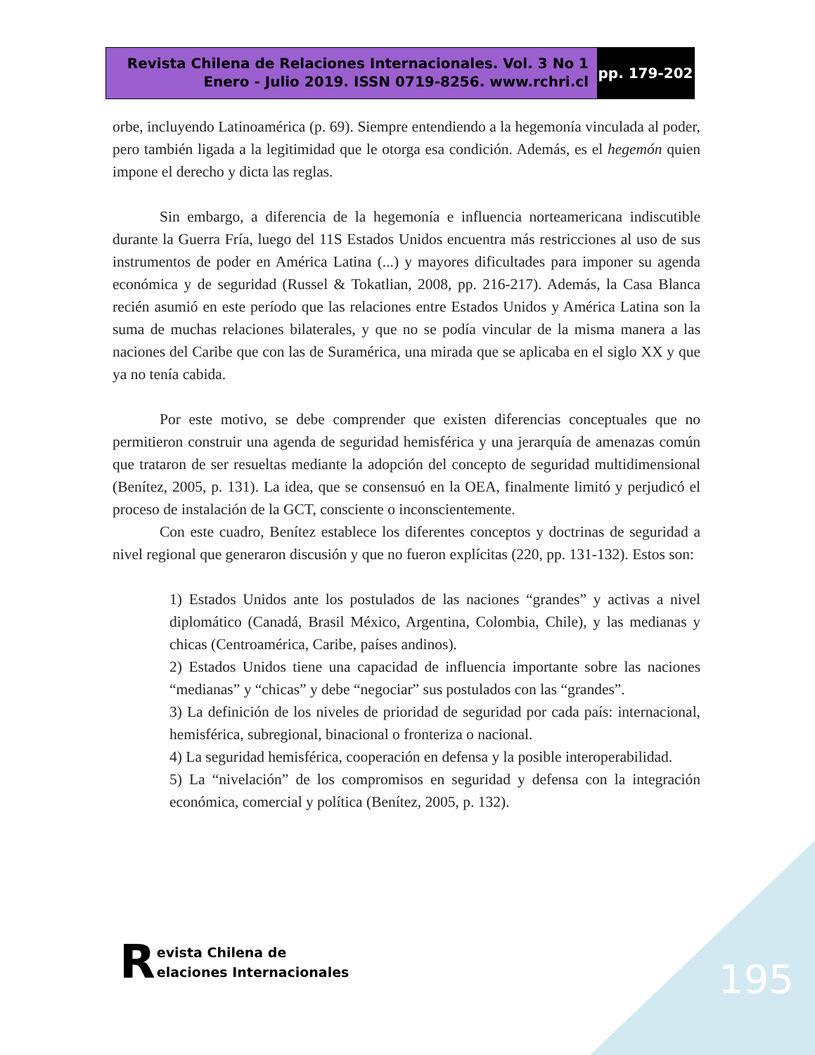Revista Chilena de Relaciones Internacionales. Vol. 3 No 1
Enero - Julio 2019. ISSN 0719-8256. www.rchri.cl
pp. 179-202
orbe, incluyendo Latinoamérica (p. 69). Siempre entendiendo a la hegemonía vinculada al poder, pero también ligada a la legitimidad que le otorga esa condición. Además, es el hegemón quien impone el derecho y dicta las reglas.
Sin embargo, a diferencia de la hegemonía e influencia norteamericana indiscutible durante la Guerra Fría, luego del 11S Estados Unidos encuentra más restricciones al uso de sus instrumentos de poder en América Latina (...) y mayores dificultades para imponer su agenda económica y de seguridad (Russel & Tokatlian, 2008, pp. 216-217). Además, la Casa Blanca recién asumió en este período que las relaciones entre Estados Unidos y América Latina son la suma de muchas relaciones bilaterales, y que no se podía vincular de la misma manera a las naciones del Caribe que con las de Suramérica, una mirada que se aplicaba en el siglo XX y que ya no tenía cabida.
Por este motivo, se debe comprender que existen diferencias conceptuales que no permitieron construir una agenda de seguridad hemisférica y una jerarquía de amenazas común que trataron de ser resueltas mediante la adopción del concepto de seguridad multidimensional (Benítez, 2005, p. 131). La idea, que se consensuó en la OEA, finalmente limitó y perjudicó el proceso de instalación de la GCT, consciente o inconscientemente.
Con este cuadro, Benítez establece los diferentes conceptos y doctrinas de seguridad a nivel regional que generaron discusión y que no fueron explícitas (220, pp. 131-132). Estos son:
1) Estados Unidos ante los postulados de las naciones “grandes” y activas a nivel diplomático (Canadá, Brasil México, Argentina, Colombia, Chile), y las medianas y chicas (Centroamérica, Caribe, países andinos).
2) Estados Unidos tiene una capacidad de influencia importante sobre las naciones “medianas” y “chicas” y debe “negociar” sus postulados con las “grandes”.
3) La definición de los niveles de prioridad de seguridad por cada país: internacional, hemisférica, subregional, binacional o fronteriza o nacional.
4) La seguridad hemisférica, cooperación en defensa y la posible interoperabilidad.
5) La “nivelación” de los compromisos en seguridad y defensa con la integración económica, comercial y política (Benítez, 2005, p. 132).
Revista Chilena de
elaciones Internacionales
195